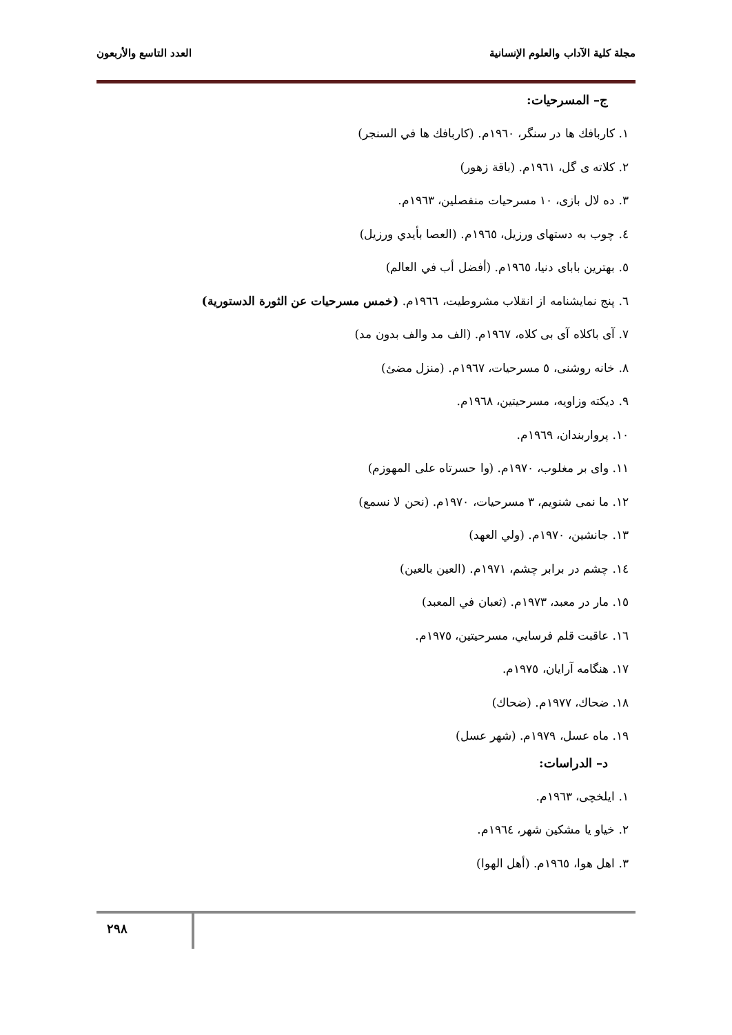مجلة كلية الآداب والعلوم الإنسانية العدد التاسع والأربعون
ج– المسرحيات:
١. كاربافك ها در سنگر، ١٩٦٠م. (كاربافك ها في السنجر)
٢. كلاته ى گل، ١٩٦١م. (باقة زهور)
٣. ده لال بازى، ١٠ مسرحيات منفصلين، ١٩٦٣م.
٤. چوب به دستهاى ورزيل، ١٩٦٥م. (العصا بأيدي ورزيل)
٥. بهترين باباى دنيا، ١٩٦٥م. (أفضل أب في العالم)
٦. پنج نمايشنامه از انقلاب مشروطيت، ١٩٦٦م. (خمس مسرحيات عن الثورة الدستورية)
٧. آى باكلاه آى بى كلاه، ١٩٦٧م. (الف مد والف بدون مد)
٨. خانه روشنى، ٥ مسرحيات، ١٩٦٧م. (منزل مضئ)
٩. ديكته وزاويه، مسرحيتين، ١٩٦٨م.
١٠. پرواربندان، ١٩٦٩م.
١١. واى بر مغلوب، ١٩٧٠م. (وا حسرتاه على المهوزم)
١٢. ما نمى شنويم، ٣ مسرحيات، ١٩٧٠م. (نحن لا نسمع)
١٣. جانشين، ١٩٧٠م. (ولي العهد)
١٤. چشم در برابر چشم، ١٩٧١م. (العين بالعين)
١٥. مار در معبد، ١٩٧٣م. (ثعبان في المعبد)
١٦. عاقبت قلم فرسايي، مسرحيتين، ١٩٧٥م.
١٧. هنگامه آرايان، ١٩٧٥م.
١٨. ضحاك، ١٩٧٧م. (ضحاك)
١٩. ماه عسل، ١٩٧٩م. (شهر عسل)
د– الدراسات:
١. ايلخچى، ١٩٦٣م.
٢. خياو يا مشكين شهر، ١٩٦٤م.
٣. اهل هوا، ١٩٦٥م. (أهل الهوا)
٢٩٨